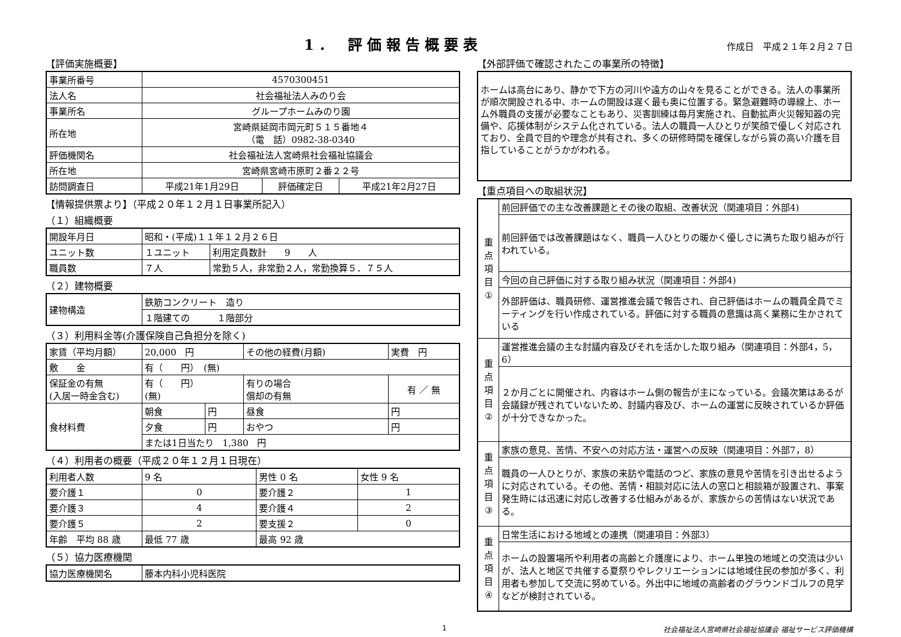1． 評価報告概要表
作成日　平成２１年２月２７日
【評価実施概要】
| 事業所番号 | 4570300451 | | |
| 法人名 | 社会福祉法人みのり会 | | |
| 事業所名 | グループホームみのり園 | | |
| 所在地 | 宮崎県延岡市岡元町５１５番地４ （電 話）0982-38-0340 | | |
| 評価機関名 | 社会福祉法人宮崎県社会福祉協議会 | | |
| 所在地 | 宮崎県宮崎市原町２番２２号 | | |
| 訪問調査日 | 平成21年1月29日 | 評価確定日 | 平成21年2月27日 |
【情報提供票より】（平成２０年１２月１日事業所記入）
（１）組織概要
| 開設年月日 | 昭和・(平成)１１年１２月２６日 | |
| ユニット数 | １ユニット | 利用定員数計 9 人 |
| 職員数 | ７人 | 常勤５人，非常勤２人，常勤換算５．７５人 |
（２）建物概要
| 建物構造 | 鉄筋コンクリート 造り |
| | １階建ての １階部分 |
（３）利用料金等(介護保険自己負担分を除く)
| 家賃（平均月額） | 20,000 円 | | その他の経費(月額) | | 実費 円 |
| 敷 金 | 有（ 円） (無) | | | | |
| 保証金の有無 (入居一時金含む) | 有（ 円） (無) | | 有りの場合 償却の有無 | | 有 ／ 無 |
| 食材料費 | 朝食 | 円 | 昼食 | 円 | |
| | 夕食 | 円 | おやつ | 円 | |
| | または1日当たり 1,380 円 | | | | |
（４）利用者の概要（平成２０年１２月１日現在）
| 利用者人数 | 9 名 | 男性 0 名 | 女性 9 名 |
| 要介護１ | 0 | 要介護２ | 1 |
| 要介護３ | 4 | 要介護４ | 2 |
| 要介護５ | 2 | 要支援２ | 0 |
| 年齢 平均 88 歳 | 最低 77 歳 | 最高 92 歳 | |
（５）協力医療機関
| 協力医療機関名 | 藤本内科小児科医院 |
【外部評価で確認されたこの事業所の特徴】
ホームは高台にあり、静かで下方の河川や遠方の山々を見ることができる。法人の事業所が順次開設される中、ホームの開設は遅く最も奥に位置する。緊急避難時の導線上、ホーム外職員の支援が必要なこともあり、災害訓練は毎月実施され、自動拡声火災報知器の完備や、応援体制がシステム化されている。法人の職員一人ひとりが笑顔で優しく対応されており、全員で目的や理念が共有され、多くの研修時間を確保しながら質の高い介護を目指していることがうかがわれる。
【重点項目への取組状況】
| 重 点 項 目 ① | 前回評価での主な改善課題とその後の取組、改善状況（関連項目：外部4) |
| | 前回評価では改善課題はなく、職員一人ひとりの暖かく優しさに満ちた取り組みが行われている。 |
| | 今回の自己評価に対する取り組み状況（関連項目：外部4) |
| | 外部評価は、職員研修、運営推進会議で報告され、自己評価はホームの職員全員でミーティングを行い作成されている。評価に対する職員の意識は高く業務に生かされている |
| 重 点 項 目 ② | 運営推進会議の主な討議内容及びそれを活かした取り組み（関連項目：外部4，5，6） |
| | ２か月ごとに開催され、内容はホーム側の報告が主になっている。会議次第はあるが会議録が残されていないため、討議内容及び、ホームの運営に反映されているか評価が十分できなかった。 |
| 重 点 項 目 ③ | 家族の意見、苦情、不安への対応方法・運営への反映（関連項目：外部7，8） |
| | 職員の一人ひとりが、家族の来訪や電話のつど、家族の意見や苦情を引き出せるように対応されている。その他、苦情・相談対応に法人の窓口と相談箱が設置され、事案発生時には迅速に対応し改善する仕組みがあるが、家族からの苦情はない状況である。 |
| 重 点 項 目 ④ | 日常生活における地域との連携（関連項目：外部3） |
| | ホームの設置場所や利用者の高齢と介護度により、ホーム単独の地域との交流は少いが、法人と地区で共催する夏祭りやレクリエーションには地域住民の参加が多く、利用者も参加して交流に努めている。外出中に地域の高齢者のグラウンドゴルフの見学などが検討されている。 |
1 社会福祉法人宮崎県社会福祉協議会 福祉サービス評価機構